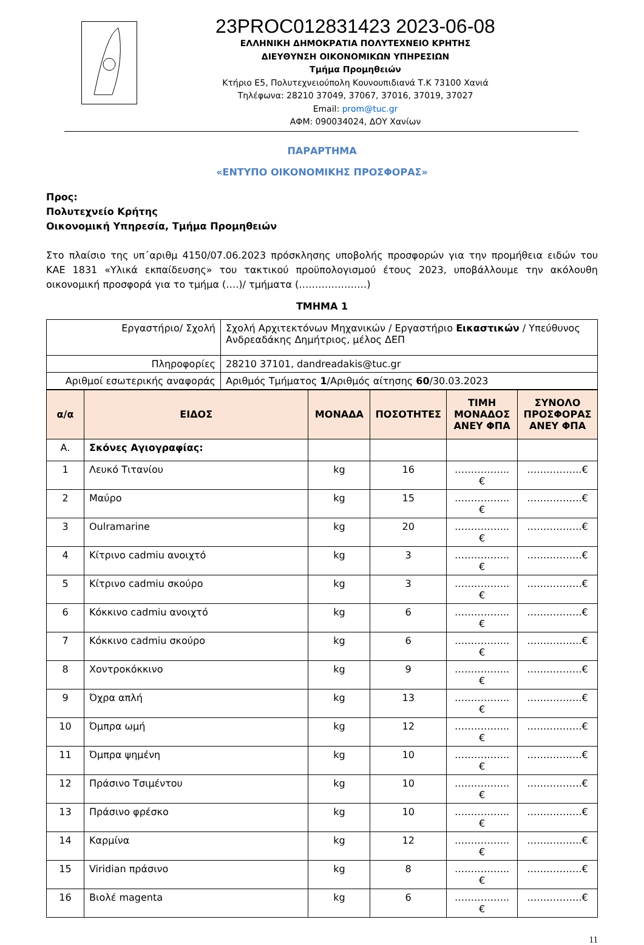23PROC012831423 2023-06-08
ΕΛΛΗΝΙΚΗ ΔΗΜΟΚΡΑΤΙΑ ΠΟΛΥΤΕΧΝΕΙΟ ΚΡΗΤΗΣ
ΔΙΕΥΘΥΝΣΗ ΟΙΚΟΝΟΜΙΚΩΝ ΥΠΗΡΕΣΙΩΝ
Τμήμα Προμηθειών
Κτήριο Ε5, Πολυτεχνειούπολη Κουνουπιδιανά Τ.Κ 73100 Χανιά
Τηλέφωνα: 28210 37049, 37067, 37016, 37019, 37027
Email: prom@tuc.gr
ΑΦΜ: 090034024, ΔΟΥ Χανίων
ΠΑΡΑΡΤΗΜΑ
«ΕΝΤΥΠΟ ΟΙΚΟΝΟΜΙΚΗΣ ΠΡΟΣΦΟΡΑΣ»
Προς:
Πολυτεχνείο Κρήτης
Οικονομική Υπηρεσία, Τμήμα Προμηθειών
Στο πλαίσιο της υπ΄αριθμ 4150/07.06.2023 πρόσκλησης υποβολής προσφορών για την προμήθεια ειδών του ΚΑΕ 1831 «Υλικά εκπαίδευσης» του τακτικού προϋπολογισμού έτους 2023, υποβάλλουμε την ακόλουθη οικονομική προσφορά για το τμήμα (….)/ τμήματα (…………………)
ΤΜΗΜΑ 1
| Εργαστήριο/ Σχολή | Σχολή Αρχιτεκτόνων Μηχανικών / Εργαστήριο Εικαστικών / Υπεύθυνος Ανδρεαδάκης Δημήτριος, μέλος ΔΕΠ |
| Πληροφορίες | 28210 37101, dandreadakis@tuc.gr |
| Αριθμοί εσωτερικής αναφοράς | Αριθμός Τμήματος 1 /Αριθμός αίτησης 60 /30.03.2023 |
| α/α | ΕΙΔΟΣ | ΜΟΝΑΔΑ | ΠΟΣΟΤΗΤΕΣ | ΤΙΜΗ ΜΟΝΑΔΟΣ ΑΝΕΥ ΦΠΑ | ΣΥΝΟΛΟ ΠΡΟΣΦΟΡΑΣ ΑΝΕΥ ΦΠΑ |
| --- | --- | --- | --- | --- | --- |
| Α. | Σκόνες Αγιογραφίας: | | | | |
| 1 | Λευκό Τιτανίου | kg | 16 | ……………..€ | ……………..€ |
| 2 | Μαύρο | kg | 15 | ……………..€ | ……………..€ |
| 3 | Oulramarine | kg | 20 | ……………..€ | ……………..€ |
| 4 | Κίτρινο cadmiu ανοιχτό | kg | 3 | ……………..€ | ……………..€ |
| 5 | Κίτρινο cadmiu σκούρο | kg | 3 | ……………..€ | ……………..€ |
| 6 | Κόκκινο cadmiu ανοιχτό | kg | 6 | ……………..€ | ……………..€ |
| 7 | Κόκκινο cadmiu σκούρο | kg | 6 | ……………..€ | ……………..€ |
| 8 | Χοντροκόκκινο | kg | 9 | ……………..€ | ……………..€ |
| 9 | Όχρα απλή | kg | 13 | ……………..€ | ……………..€ |
| 10 | Όμπρα ωμή | kg | 12 | ……………..€ | ……………..€ |
| 11 | Όμπρα ψημένη | kg | 10 | ……………..€ | ……………..€ |
| 12 | Πράσινο Τσιμέντου | kg | 10 | ……………..€ | ……………..€ |
| 13 | Πράσινο φρέσκο | kg | 10 | ……………..€ | ……………..€ |
| 14 | Καρμίνα | kg | 12 | ……………..€ | ……………..€ |
| 15 | Viridian πράσινο | kg | 8 | ……………..€ | ……………..€ |
| 16 | Βιολέ magenta | kg | 6 | ……………..€ | ……………..€ |
11